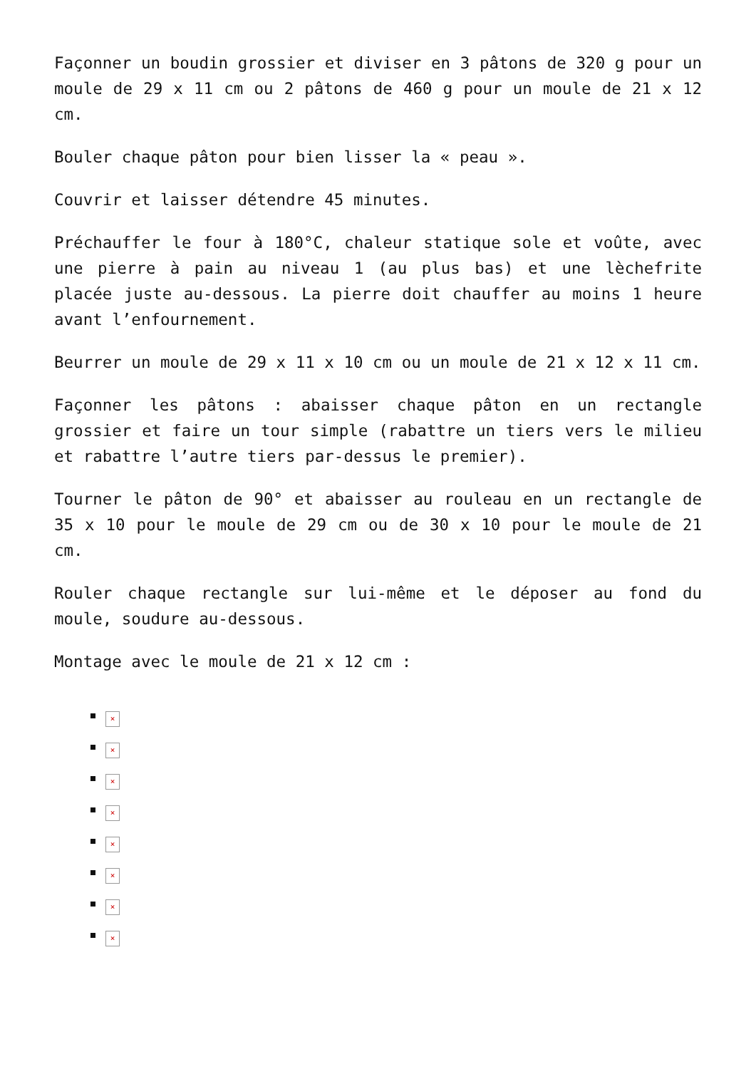Façonner un boudin grossier et diviser en 3 pâtons de 320 g pour un moule de 29 x 11 cm ou 2 pâtons de 460 g pour un moule de 21 x 12 cm.
Bouler chaque pâton pour bien lisser la « peau ».
Couvrir et laisser détendre 45 minutes.
Préchauffer le four à 180°C, chaleur statique sole et voûte, avec une pierre à pain au niveau 1 (au plus bas) et une lèchefrite placée juste au-dessous. La pierre doit chauffer au moins 1 heure avant l’enfournement.
Beurrer un moule de 29 x 11 x 10 cm ou un moule de 21 x 12 x 11 cm.
Façonner les pâtons : abaisser chaque pâton en un rectangle grossier et faire un tour simple (rabattre un tiers vers le milieu et rabattre l’autre tiers par-dessus le premier).
Tourner le pâton de 90° et abaisser au rouleau en un rectangle de 35 x 10 pour le moule de 29 cm ou de 30 x 10 pour le moule de 21 cm.
Rouler chaque rectangle sur lui-même et le déposer au fond du moule, soudure au-dessous.
Montage avec le moule de 21 x 12 cm :
×
×
×
×
×
×
×
×